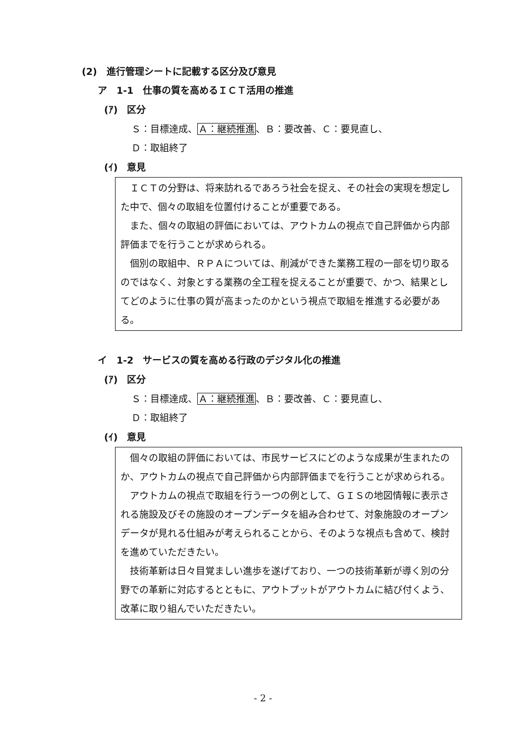(2)　進行管理シートに記載する区分及び意見
ア　1-1　仕事の質を高めるＩＣＴ活用の推進
(ｱ)　区分
Ｓ：目標達成、Ａ：継続推進、Ｂ：要改善、Ｃ：要見直し、
Ｄ：取組終了
(ｲ)　意見
ＩＣＴの分野は、将来訪れるであろう社会を捉え、その社会の実現を想定した中で、個々の取組を位置付けることが重要である。
また、個々の取組の評価においては、アウトカムの視点で自己評価から内部評価までを行うことが求められる。
個別の取組中、ＲＰＡについては、削減ができた業務工程の一部を切り取るのではなく、対象とする業務の全工程を捉えることが重要で、かつ、結果としてどのように仕事の質が高まったのかという視点で取組を推進する必要がある。
イ　1-2　サービスの質を高める行政のデジタル化の推進
(ｱ)　区分
Ｓ：目標達成、Ａ：継続推進、Ｂ：要改善、Ｃ：要見直し、
Ｄ：取組終了
(ｲ)　意見
個々の取組の評価においては、市民サービスにどのような成果が生まれたのか、アウトカムの視点で自己評価から内部評価までを行うことが求められる。
アウトカムの視点で取組を行う一つの例として、ＧＩＳの地図情報に表示される施設及びその施設のオープンデータを組み合わせて、対象施設のオープンデータが見れる仕組みが考えられることから、そのような視点も含めて、検討を進めていただきたい。
技術革新は日々目覚ましい進歩を遂げており、一つの技術革新が導く別の分野での革新に対応するとともに、アウトプットがアウトカムに結び付くよう、改革に取り組んでいただきたい。
- 2 -